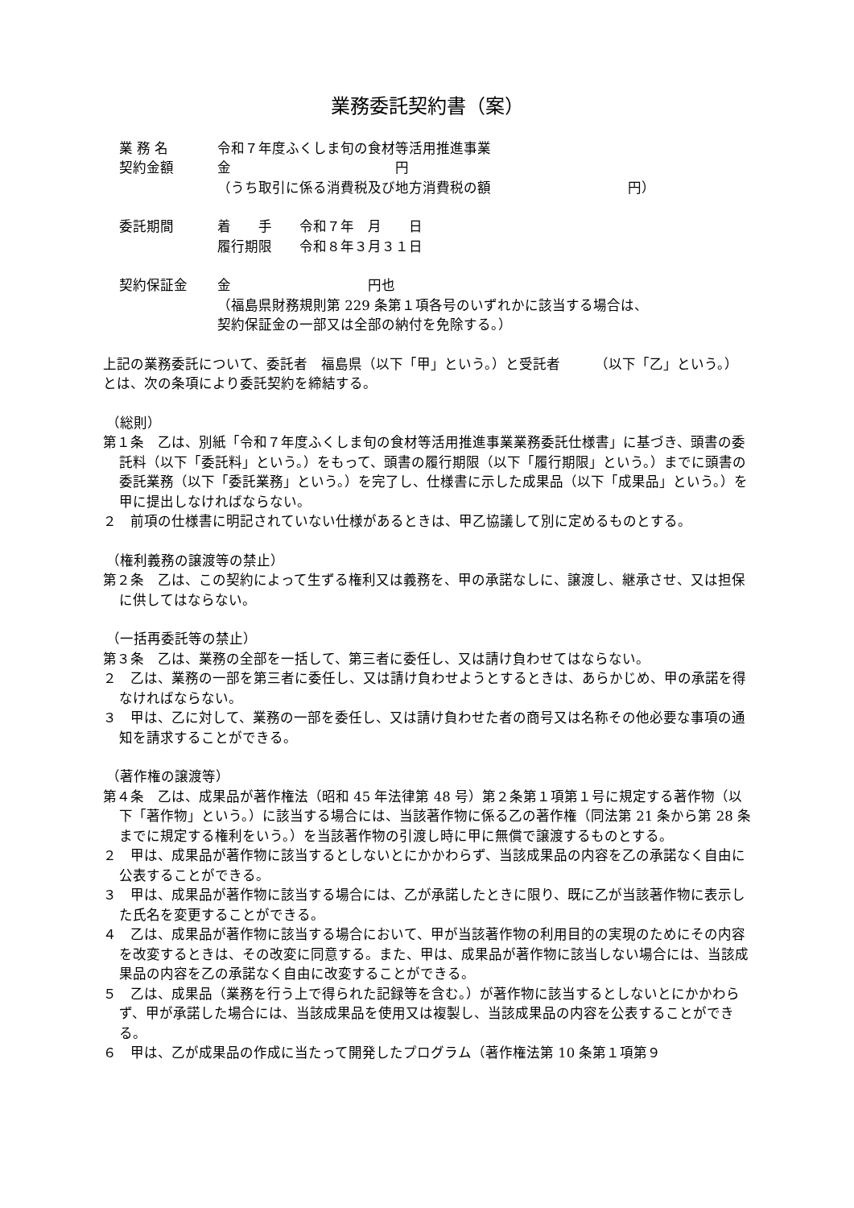業務委託契約書（案）
業 務 名 令和７年度ふくしま旬の食材等活用推進事業
契約金額 金　　　　　　　　　　　　円
（うち取引に係る消費税及び地方消費税の額　　　　　　　　　　円）
委託期間 着　　手　　令和７年　月　　日
履行期限　　令和８年３月３１日
契約保証金 金　　　　　　　　　　円也
（福島県財務規則第 229 条第１項各号のいずれかに該当する場合は、
契約保証金の一部又は全部の納付を免除する。）
上記の業務委託について、委託者　福島県（以下「甲」という。）と受託者　　　（以下「乙」という。）とは、次の条項により委託契約を締結する。
（総則）
第１条　乙は、別紙「令和７年度ふくしま旬の食材等活用推進事業業務委託仕様書」に基づき、頭書の委託料（以下「委託料」という。）をもって、頭書の履行期限（以下「履行期限」という。）までに頭書の委託業務（以下「委託業務」という。）を完了し、仕様書に示した成果品（以下「成果品」という。）を甲に提出しなければならない。
２　前項の仕様書に明記されていない仕様があるときは、甲乙協議して別に定めるものとする。
（権利義務の譲渡等の禁止）
第２条　乙は、この契約によって生ずる権利又は義務を、甲の承諾なしに、譲渡し、継承させ、又は担保に供してはならない。
（一括再委託等の禁止）
第３条　乙は、業務の全部を一括して、第三者に委任し、又は請け負わせてはならない。
２　乙は、業務の一部を第三者に委任し、又は請け負わせようとするときは、あらかじめ、甲の承諾を得なければならない。
３　甲は、乙に対して、業務の一部を委任し、又は請け負わせた者の商号又は名称その他必要な事項の通知を請求することができる。
（著作権の譲渡等）
第４条　乙は、成果品が著作権法（昭和 45 年法律第 48 号）第２条第１項第１号に規定する著作物（以下「著作物」という。）に該当する場合には、当該著作物に係る乙の著作権（同法第 21 条から第 28 条までに規定する権利をいう。）を当該著作物の引渡し時に甲に無償で譲渡するものとする。
２　甲は、成果品が著作物に該当するとしないとにかかわらず、当該成果品の内容を乙の承諾なく自由に公表することができる。
３　甲は、成果品が著作物に該当する場合には、乙が承諾したときに限り、既に乙が当該著作物に表示した氏名を変更することができる。
４　乙は、成果品が著作物に該当する場合において、甲が当該著作物の利用目的の実現のためにその内容を改変するときは、その改変に同意する。また、甲は、成果品が著作物に該当しない場合には、当該成果品の内容を乙の承諾なく自由に改変することができる。
５　乙は、成果品（業務を行う上で得られた記録等を含む。）が著作物に該当するとしないとにかかわらず、甲が承諾した場合には、当該成果品を使用又は複製し、当該成果品の内容を公表することができる。
６　甲は、乙が成果品の作成に当たって開発したプログラム（著作権法第 10 条第１項第９